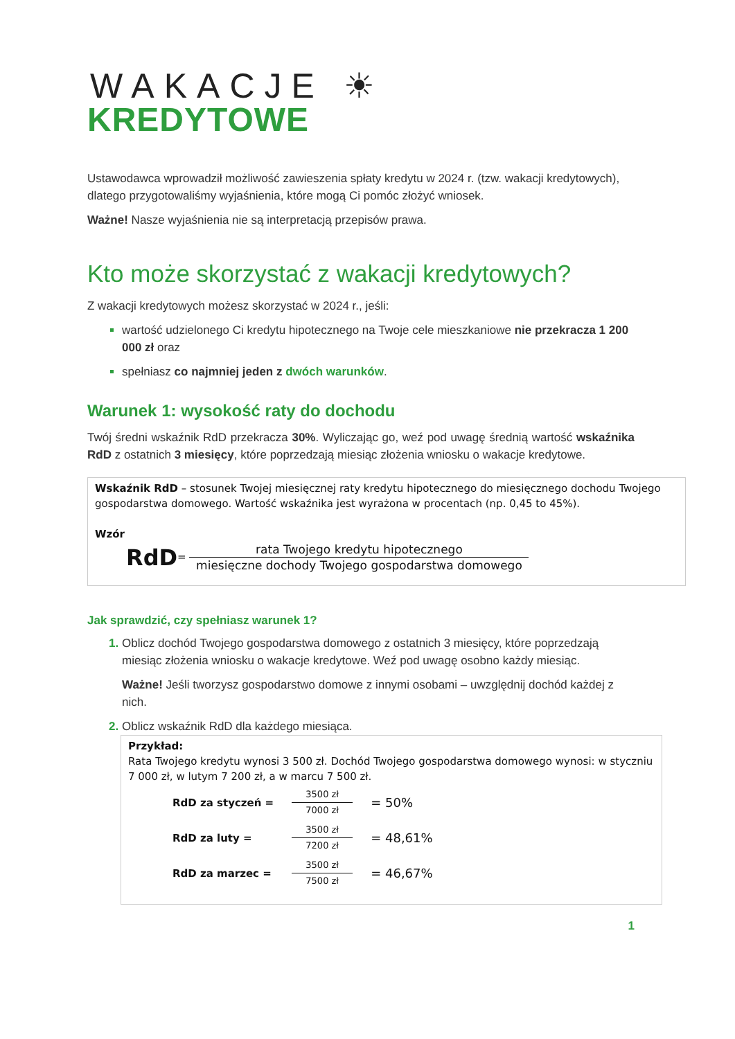WAKACJE ☀
KREDYTOWE
Ustawodawca wprowadził możliwość zawieszenia spłaty kredytu w 2024 r. (tzw. wakacji kredytowych), dlatego przygotowaliśmy wyjaśnienia, które mogą Ci pomóc złożyć wniosek.
Ważne! Nasze wyjaśnienia nie są interpretacją przepisów prawa.
Kto może skorzystać z wakacji kredytowych?
Z wakacji kredytowych możesz skorzystać w 2024 r., jeśli:
wartość udzielonego Ci kredytu hipotecznego na Twoje cele mieszkaniowe nie przekracza 1 200 000 zł oraz
spełniasz co najmniej jeden z dwóch warunków.
Warunek 1: wysokość raty do dochodu
Twój średni wskaźnik RdD przekracza 30%. Wyliczając go, weź pod uwagę średnią wartość wskaźnika RdD z ostatnich 3 miesięcy, które poprzedzają miesiąc złożenia wniosku o wakacje kredytowe.
Wskaźnik RdD – stosunek Twojej miesięcznej raty kredytu hipotecznego do miesięcznego dochodu Twojego gospodarstwa domowego. Wartość wskaźnika jest wyrażona w procentach (np. 0,45 to 45%).
Wzór
RdD=
rata Twojego kredytu hipotecznego
miesięczne dochody Twojego gospodarstwa domowego
Jak sprawdzić, czy spełniasz warunek 1?
Oblicz dochód Twojego gospodarstwa domowego z ostatnich 3 miesięcy, które poprzedzają miesiąc złożenia wniosku o wakacje kredytowe. Weź pod uwagę osobno każdy miesiąc.
Ważne! Jeśli tworzysz gospodarstwo domowe z innymi osobami – uwzględnij dochód każdej z nich.
Oblicz wskaźnik RdD dla każdego miesiąca.
Przykład:
Rata Twojego kredytu wynosi 3 500 zł. Dochód Twojego gospodarstwa domowego wynosi: w styczniu 7 000 zł, w lutym 7 200 zł, a w marcu 7 500 zł.
| RdD za styczeń = | 3500 zł 7000 zł | = 50% |
| RdD za luty = | 3500 zł 7200 zł | = 48,61% |
| RdD za marzec = | 3500 zł 7500 zł | = 46,67% |
1